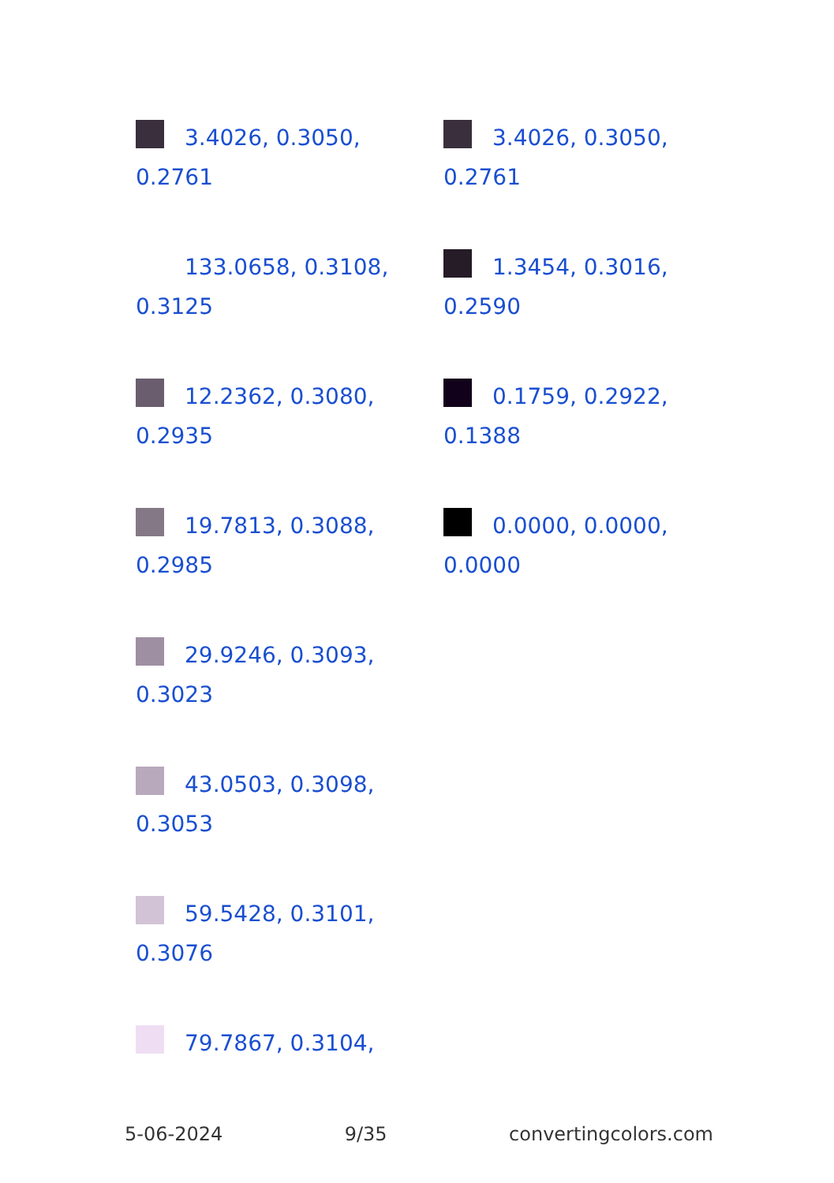3.4026, 0.3050,
0.2761
133.0658, 0.3108,
0.3125
12.2362, 0.3080,
0.2935
19.7813, 0.3088,
0.2985
29.9246, 0.3093,
0.3023
43.0503, 0.3098,
0.3053
59.5428, 0.3101,
0.3076
79.7867, 0.3104,
3.4026, 0.3050,
0.2761
1.3454, 0.3016,
0.2590
0.1759, 0.2922,
0.1388
0.0000, 0.0000,
0.0000
5-06-2024 9/35 convertingcolors.com